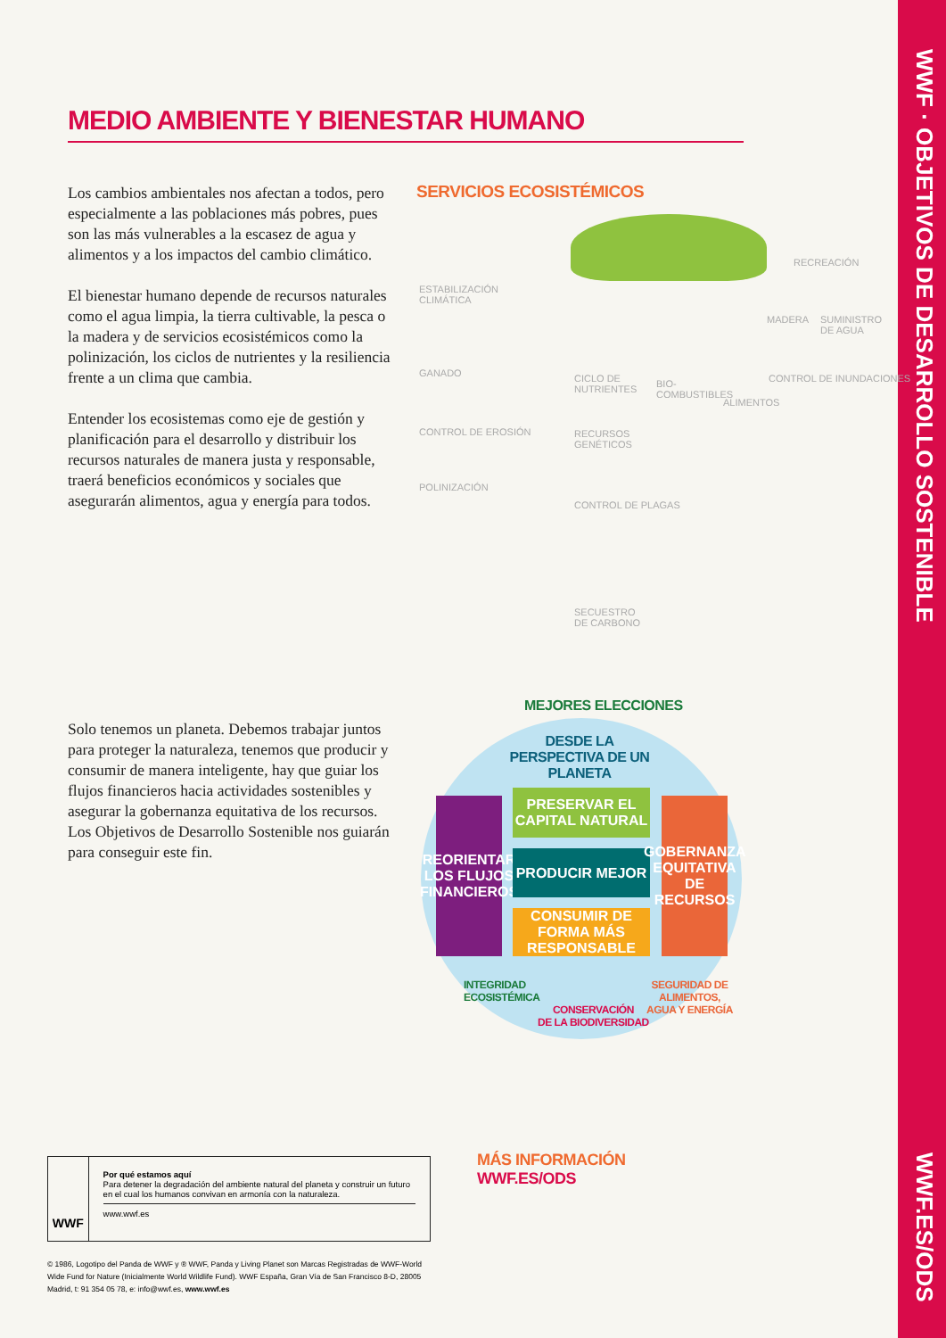WWF · OBJETIVOS DE DESARROLLO SOSTENIBLE
WWF.ES/ODS
MEDIO AMBIENTE Y BIENESTAR HUMANO
Los cambios ambientales nos afectan a todos, pero especialmente a las poblaciones más pobres, pues son las más vulnerables a la escasez de agua y alimentos y a los impactos del cambio climático.
El bienestar humano depende de recursos naturales como el agua limpia, la tierra cultivable, la pesca o la madera y de servicios ecosistémicos como la polinización, los ciclos de nutrientes y la resiliencia frente a un clima que cambia.
Entender los ecosistemas como eje de gestión y planificación para el desarrollo y distribuir los recursos naturales de manera justa y responsable, traerá beneficios económicos y sociales que asegurarán alimentos, agua y energía para todos.
Solo tenemos un planeta. Debemos trabajar juntos para proteger la naturaleza, tenemos que producir y consumir de manera inteligente, hay que guiar los flujos financieros hacia actividades sostenibles y asegurar la gobernanza equitativa de los recursos. Los Objetivos de Desarrollo Sostenible nos guiarán para conseguir este fin.
SERVICIOS ECOSISTÉMICOS
ESTABILIZACIÓN
CLIMÁTICA
GANADO
CONTROL DE EROSIÓN
POLINIZACIÓN
CICLO DE
NUTRIENTES
BIO-
COMBUSTIBLES
ALIMENTOS
RECREACIÓN
MADERA
SUMINISTRO
DE AGUA
CONTROL DE INUNDACIONES
RECURSOS
GENÉTICOS
CONTROL DE PLAGAS
SECUESTRO
DE CARBONO
MEJORES ELECCIONES
DESDE LA PERSPECTIVA DE UN PLANETA
REORIENTAR LOS FLUJOS FINANCIEROS
PRESERVAR EL CAPITAL NATURAL
PRODUCIR MEJOR
CONSUMIR DE FORMA MÁS RESPONSABLE
GOBERNANZA EQUITATIVA DE RECURSOS
INTEGRIDAD
ECOSISTÉMICA
CONSERVACIÓN
DE LA BIODIVERSIDAD
SEGURIDAD DE
ALIMENTOS,
AGUA Y ENERGÍA
WWF
Por qué estamos aquí
Para detener la degradación del ambiente natural del planeta y construir un futuro en el cual los humanos convivan en armonía con la naturaleza.
www.wwf.es
MÁS INFORMACIÓN
WWF.ES/ODS
© 1986, Logotipo del Panda de WWF y ® WWF, Panda y Living Planet son Marcas Registradas de WWF-World Wide Fund for Nature (Inicialmente World Wildlife Fund). WWF España, Gran Vía de San Francisco 8-D, 28005 Madrid, t: 91 354 05 78, e: info@wwf.es, www.wwf.es